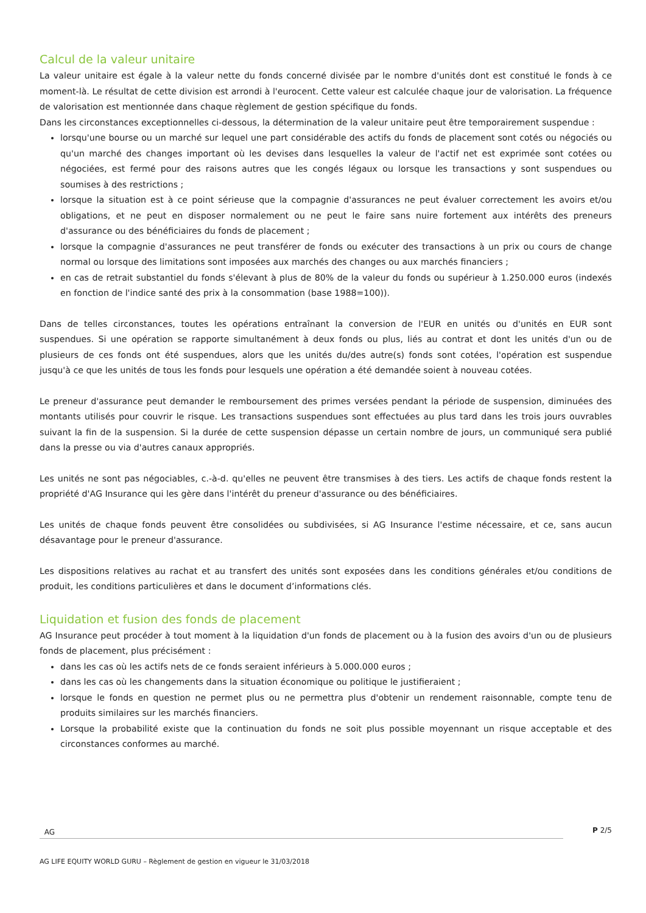Calcul de la valeur unitaire
La valeur unitaire est égale à la valeur nette du fonds concerné divisée par le nombre d'unités dont est constitué le fonds à ce moment-là. Le résultat de cette division est arrondi à l'eurocent. Cette valeur est calculée chaque jour de valorisation. La fréquence de valorisation est mentionnée dans chaque règlement de gestion spécifique du fonds.
Dans les circonstances exceptionnelles ci-dessous, la détermination de la valeur unitaire peut être temporairement suspendue :
lorsqu'une bourse ou un marché sur lequel une part considérable des actifs du fonds de placement sont cotés ou négociés ou qu'un marché des changes important où les devises dans lesquelles la valeur de l'actif net est exprimée sont cotées ou négociées, est fermé pour des raisons autres que les congés légaux ou lorsque les transactions y sont suspendues ou soumises à des restrictions ;
lorsque la situation est à ce point sérieuse que la compagnie d'assurances ne peut évaluer correctement les avoirs et/ou obligations, et ne peut en disposer normalement ou ne peut le faire sans nuire fortement aux intérêts des preneurs d'assurance ou des bénéficiaires du fonds de placement ;
lorsque la compagnie d'assurances ne peut transférer de fonds ou exécuter des transactions à un prix ou cours de change normal ou lorsque des limitations sont imposées aux marchés des changes ou aux marchés financiers ;
en cas de retrait substantiel du fonds s'élevant à plus de 80% de la valeur du fonds ou supérieur à 1.250.000 euros (indexés en fonction de l'indice santé des prix à la consommation (base 1988=100)).
Dans de telles circonstances, toutes les opérations entraînant la conversion de l'EUR en unités ou d'unités en EUR sont suspendues. Si une opération se rapporte simultanément à deux fonds ou plus, liés au contrat et dont les unités d'un ou de plusieurs de ces fonds ont été suspendues, alors que les unités du/des autre(s) fonds sont cotées, l'opération est suspendue jusqu'à ce que les unités de tous les fonds pour lesquels une opération a été demandée soient à nouveau cotées.
Le preneur d'assurance peut demander le remboursement des primes versées pendant la période de suspension, diminuées des montants utilisés pour couvrir le risque. Les transactions suspendues sont effectuées au plus tard dans les trois jours ouvrables suivant la fin de la suspension. Si la durée de cette suspension dépasse un certain nombre de jours, un communiqué sera publié dans la presse ou via d'autres canaux appropriés.
Les unités ne sont pas négociables, c.-à-d. qu'elles ne peuvent être transmises à des tiers. Les actifs de chaque fonds restent la propriété d'AG Insurance qui les gère dans l'intérêt du preneur d'assurance ou des bénéficiaires.
Les unités de chaque fonds peuvent être consolidées ou subdivisées, si AG Insurance l'estime nécessaire, et ce, sans aucun désavantage pour le preneur d'assurance.
Les dispositions relatives au rachat et au transfert des unités sont exposées dans les conditions générales et/ou conditions de produit, les conditions particulières et dans le document d’informations clés.
Liquidation et fusion des fonds de placement
AG Insurance peut procéder à tout moment à la liquidation d'un fonds de placement ou à la fusion des avoirs d'un ou de plusieurs fonds de placement, plus précisément :
dans les cas où les actifs nets de ce fonds seraient inférieurs à 5.000.000 euros ;
dans les cas où les changements dans la situation économique ou politique le justifieraient ;
lorsque le fonds en question ne permet plus ou ne permettra plus d'obtenir un rendement raisonnable, compte tenu de produits similaires sur les marchés financiers.
Lorsque la probabilité existe que la continuation du fonds ne soit plus possible moyennant un risque acceptable et des circonstances conformes au marché.
AG
P 2/5
AG LIFE EQUITY WORLD GURU – Règlement de gestion en vigueur le 31/03/2018